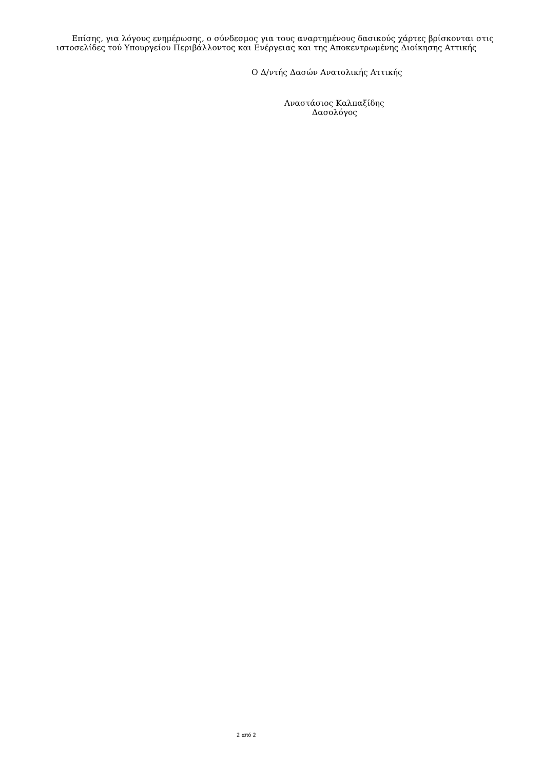Επίσης, για λόγους ενημέρωσης, ο σύνδεσμος για τους αναρτημένους δασικούς χάρτες βρίσκονται στις ιστοσελίδες τού Υπουργείου Περιβάλλοντος και Ενέργειας και της Αποκεντρωμένης Διοίκησης Αττικής
Ο Δ/ντής Δασών Ανατολικής Αττικής
Αναστάσιος Καλπαξίδης
Δασολόγος
2 από 2